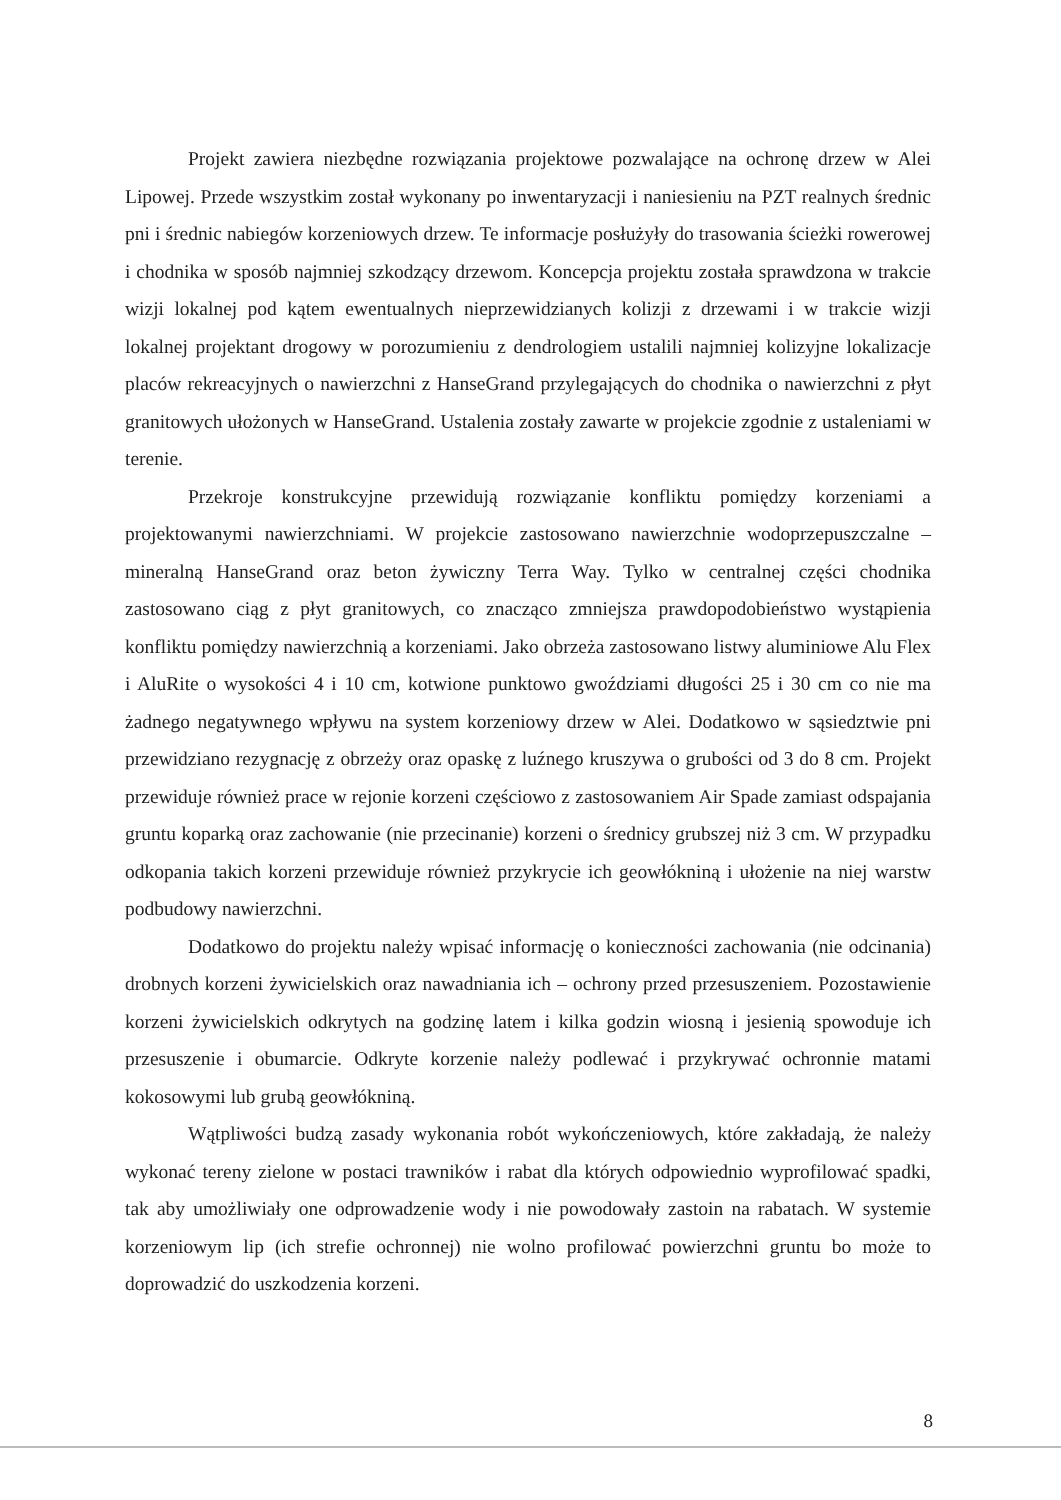Projekt zawiera niezbędne rozwiązania projektowe pozwalające na ochronę drzew w Alei Lipowej. Przede wszystkim został wykonany po inwentaryzacji i naniesieniu na PZT realnych średnic pni i średnic nabiegów korzeniowych drzew. Te informacje posłużyły do trasowania ścieżki rowerowej i chodnika w sposób najmniej szkodzący drzewom. Koncepcja projektu została sprawdzona w trakcie wizji lokalnej pod kątem ewentualnych nieprzewidzianych kolizji z drzewami i w trakcie wizji lokalnej projektant drogowy w porozumieniu z dendrologiem ustalili najmniej kolizyjne lokalizacje placów rekreacyjnych o nawierzchni z HanseGrand przylegających do chodnika o nawierzchni z płyt granitowych ułożonych w HanseGrand. Ustalenia zostały zawarte w projekcie zgodnie z ustaleniami w terenie.
Przekroje konstrukcyjne przewidują rozwiązanie konfliktu pomiędzy korzeniami a projektowanymi nawierzchniami. W projekcie zastosowano nawierzchnie wodoprzepuszczalne – mineralną HanseGrand oraz beton żywiczny Terra Way. Tylko w centralnej części chodnika zastosowano ciąg z płyt granitowych, co znacząco zmniejsza prawdopodobieństwo wystąpienia konfliktu pomiędzy nawierzchnią a korzeniami. Jako obrzeża zastosowano listwy aluminiowe Alu Flex i AluRite o wysokości 4 i 10 cm, kotwione punktowo gwoździami długości 25 i 30 cm co nie ma żadnego negatywnego wpływu na system korzeniowy drzew w Alei. Dodatkowo w sąsiedztwie pni przewidziano rezygnację z obrzeży oraz opaskę z luźnego kruszywa o grubości od 3 do 8 cm. Projekt przewiduje również prace w rejonie korzeni częściowo z zastosowaniem Air Spade zamiast odspajania gruntu koparką oraz zachowanie (nie przecinanie) korzeni o średnicy grubszej niż 3 cm. W przypadku odkopania takich korzeni przewiduje również przykrycie ich geowłókniną i ułożenie na niej warstw podbudowy nawierzchni.
Dodatkowo do projektu należy wpisać informację o konieczności zachowania (nie odcinania) drobnych korzeni żywicielskich oraz nawadniania ich – ochrony przed przesuszeniem. Pozostawienie korzeni żywicielskich odkrytych na godzinę latem i kilka godzin wiosną i jesienią spowoduje ich przesuszenie i obumarcie. Odkryte korzenie należy podlewać i przykrywać ochronnie matami kokosowymi lub grubą geowłókniną.
Wątpliwości budzą zasady wykonania robót wykończeniowych, które zakładają, że należy wykonać tereny zielone w postaci trawników i rabat dla których odpowiednio wyprofilować spadki, tak aby umożliwiały one odprowadzenie wody i nie powodowały zastoin na rabatach. W systemie korzeniowym lip (ich strefie ochronnej) nie wolno profilować powierzchni gruntu bo może to doprowadzić do uszkodzenia korzeni.
8